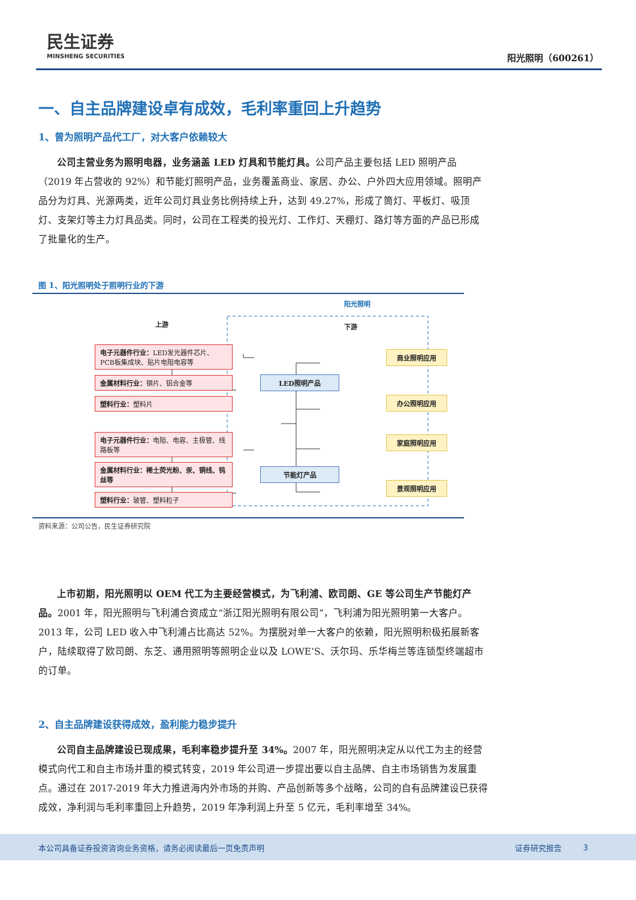民生证券
MINSHENG SECURITIES
阳光照明（600261）
一、自主品牌建设卓有成效，毛利率重回上升趋势
1、曾为照明产品代工厂，对大客户依赖较大
公司主营业务为照明电器，业务涵盖 LED 灯具和节能灯具。公司产品主要包括 LED 照明产品（2019 年占营收的 92%）和节能灯照明产品，业务覆盖商业、家居、办公、户外四大应用领域。照明产品分为灯具、光源两类，近年公司灯具业务比例持续上升，达到 49.27%，形成了筒灯、平板灯、吸顶灯、支架灯等主力灯具品类。同时，公司在工程类的投光灯、工作灯、天棚灯、路灯等方面的产品已形成了批量化的生产。
图 1、阳光照明处于照明行业的下游
阳光照明
上游 下游
电子元器件行业：LED发光器件芯片、PCB板集成块、贴片电阻电容等
金属材料行业：钢片、铝合金等
塑料行业：塑料片
电子元器件行业：电阻、电容、主极管、线路板等
金属材料行业：稀土荧光粉、汞、铜线、钨丝等
塑料行业：玻管、塑料粒子
LED照明产品
节能灯产品
商业照明应用
办公照明应用
家庭照明应用
景观照明应用
资料来源：公司公告，民生证券研究院
上市初期，阳光照明以 OEM 代工为主要经营模式，为飞利浦、欧司朗、GE 等公司生产节能灯产品。2001 年，阳光照明与飞利浦合资成立“浙江阳光照明有限公司”，飞利浦为阳光照明第一大客户。2013 年，公司 LED 收入中飞利浦占比高达 52%。为摆脱对单一大客户的依赖，阳光照明积极拓展新客户，陆续取得了欧司朗、东芝、通用照明等照明企业以及 LOWE’S、沃尔玛、乐华梅兰等连锁型终端超市的订单。
2、自主品牌建设获得成效，盈利能力稳步提升
公司自主品牌建设已现成果，毛利率稳步提升至 34%。2007 年，阳光照明决定从以代工为主的经营模式向代工和自主市场并重的模式转变，2019 年公司进一步提出要以自主品牌、自主市场销售为发展重点。通过在 2017-2019 年大力推进海内外市场的并购、产品创新等多个战略，公司的自有品牌建设已获得成效，净利润与毛利率重回上升趋势，2019 年净利润上升至 5 亿元，毛利率增至 34%。
本公司具备证券投资咨询业务资格，请务必阅读最后一页免责声明 证券研究报告 3